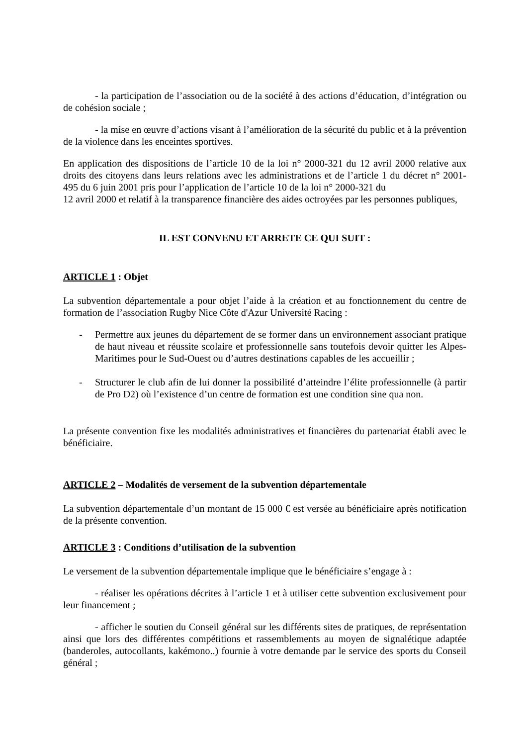- la participation de l’association ou de la société à des actions d’éducation, d’intégration ou de cohésion sociale ;
- la mise en œuvre d’actions visant à l’amélioration de la sécurité du public et à la prévention de la violence dans les enceintes sportives.
En application des dispositions de l’article 10 de la loi n° 2000-321 du 12 avril 2000 relative aux droits des citoyens dans leurs relations avec les administrations et de l’article 1 du décret n° 2001-495 du 6 juin 2001 pris pour l’application de l’article 10 de la loi n° 2000-321 du
12 avril 2000 et relatif à la transparence financière des aides octroyées par les personnes publiques,
IL EST CONVENU ET ARRETE CE QUI SUIT :
ARTICLE 1 : Objet
La subvention départementale a pour objet l’aide à la création et au fonctionnement du centre de formation de l’association Rugby Nice Côte d'Azur Université Racing :
- Permettre aux jeunes du département de se former dans un environnement associant pratique de haut niveau et réussite scolaire et professionnelle sans toutefois devoir quitter les Alpes-Maritimes pour le Sud-Ouest ou d’autres destinations capables de les accueillir ;
- Structurer le club afin de lui donner la possibilité d’atteindre l’élite professionnelle (à partir de Pro D2) où l’existence d’un centre de formation est une condition sine qua non.
La présente convention fixe les modalités administratives et financières du partenariat établi avec le bénéficiaire.
ARTICLE 2 – Modalités de versement de la subvention départementale
La subvention départementale d’un montant de 15 000 € est versée au bénéficiaire après notification de la présente convention.
ARTICLE 3 : Conditions d’utilisation de la subvention
Le versement de la subvention départementale implique que le bénéficiaire s’engage à :
- réaliser les opérations décrites à l’article 1 et à utiliser cette subvention exclusivement pour leur financement ;
- afficher le soutien du Conseil général sur les différents sites de pratiques, de représentation ainsi que lors des différentes compétitions et rassemblements au moyen de signalétique adaptée (banderoles, autocollants, kakémono..) fournie à votre demande par le service des sports du Conseil général ;